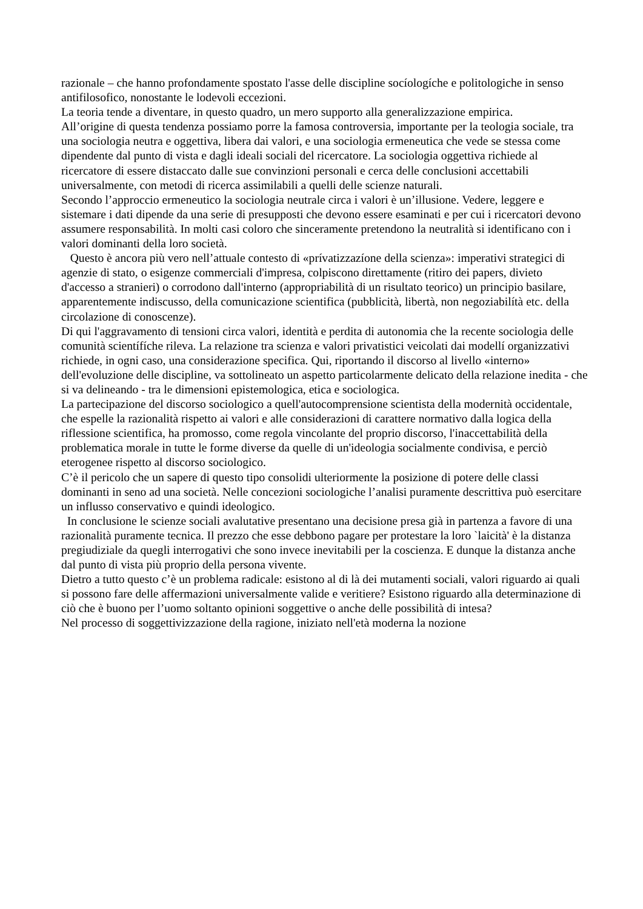razionale – che hanno profondamente spostato l'asse delle discipline socíologíche e politologiche in senso antifilosofico, nonostante le lodevoli eccezioni.
La teoria tende a diventare, in questo quadro, un mero supporto alla generalizzazione empirica.
All’origine di questa tendenza possiamo porre la famosa controversia, importante per la teologia sociale, tra una sociologia neutra e oggettiva, libera dai valori, e una sociologia ermeneutica che vede se stessa come dipendente dal punto di vista e dagli ideali sociali del ricercatore. La sociologia oggettiva richiede al ricercatore di essere distaccato dalle sue convinzioni personali e cerca delle conclusioni accettabili universalmente, con metodi di ricerca assimilabili a quelli delle scienze naturali.
Secondo l’approccio ermeneutico la sociologia neutrale circa i valori è un’illusione. Vedere, leggere e sistemare i dati dipende da una serie di presupposti che devono essere esaminati e per cui i ricercatori devono assumere responsabilità. In molti casi coloro che sinceramente pretendono la neutralità si identificano con i valori dominanti della loro società.
Questo è ancora più vero nell’attuale contesto di «prívatizzazíone della scienza»: imperativi strategici di agenzie di stato, o esigenze commerciali d'impresa, colpiscono direttamente (ritiro dei papers, divieto d'accesso a stranieri) o corrodono dall'interno (appropriabilità di un risultato teorico) un principio basilare, apparentemente indiscusso, della comunicazione scientifica (pubblicità, libertà, non negoziabilítà etc. della circolazione di conoscenze).
Di qui l'aggravamento di tensioni circa valori, identità e perdita di autonomia che la recente sociologia delle comunità scientífíche rileva. La relazione tra scienza e valori privatistici veicolati dai modellí organizzativi richiede, in ogni caso, una considerazione specifica. Qui, riportando il discorso al livello «interno» dell'evoluzione delle discipline, va sottolineato un aspetto particolarmente delicato della relazione inedita - che si va delineando - tra le dimensioni epistemologica, etica e sociologica.
La partecipazione del discorso sociologico a quell'autocomprensione scientista della modernità occidentale, che espelle la razionalità rispetto ai valori e alle considerazioni di carattere normativo dalla logica della riflessione scientifica, ha promosso, come regola vincolante del proprio discorso, l'inaccettabilità della problematica morale in tutte le forme diverse da quelle di un'ideologia socialmente condivisa, e perciò eterogenee rispetto al discorso sociologico.
C’è il pericolo che un sapere di questo tipo consolidi ulteriormente la posizione di potere delle classi dominanti in seno ad una società. Nelle concezioni sociologiche l’analisi puramente descrittiva può esercitare un influsso conservativo e quindi ideologico.
In conclusione le scienze sociali avalutative presentano una decisione presa già in partenza a favore di una razionalità puramente tecnica. Il prezzo che esse debbono pagare per protestare la loro `laicità' è la distanza pregiudiziale da quegli interrogativi che sono invece inevitabili per la coscienza. E dunque la distanza anche dal punto di vista più proprio della persona vivente.
Dietro a tutto questo c’è un problema radicale: esistono al di là dei mutamenti sociali, valori riguardo ai quali si possono fare delle affermazioni universalmente valide e veritiere? Esistono riguardo alla determinazione di ciò che è buono per l’uomo soltanto opinioni soggettive o anche delle possibilità di intesa?
Nel processo di soggettivizzazione della ragione, iniziato nell'età moderna la nozione